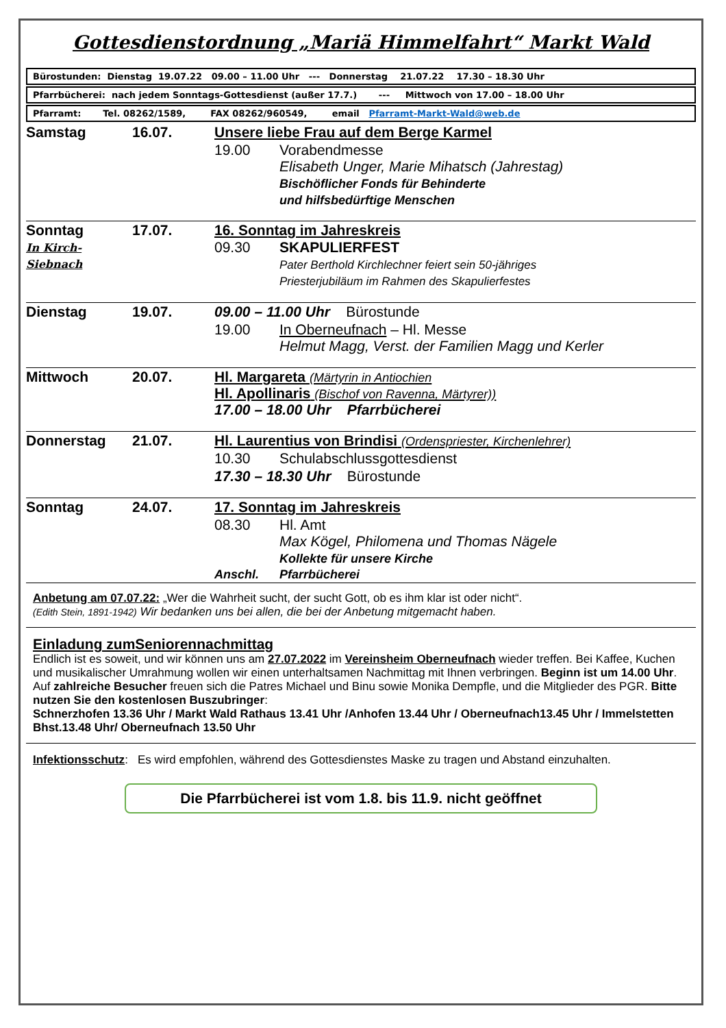Gottesdienstordnung „Mariä Himmelfahrt“ Markt Wald
Bürostunden: Dienstag 19.07.22 09.00 – 11.00 Uhr --- Donnerstag 21.07.22 17.30 – 18.30 Uhr
Pfarrbücherei: nach jedem Sonntags-Gottesdienst (außer 17.7.) --- Mittwoch von 17.00 – 18.00 Uhr
Pfarramt: Tel. 08262/1589, FAX 08262/960549, email Pfarramt-Markt-Wald@web.de
| Samstag | 16.07. | Unsere liebe Frau auf dem Berge Karmel | |
| | | 19.00 | Vorabendmesse Elisabeth Unger, Marie Mihatsch (Jahrestag) Bischöflicher Fonds für Behinderte und hilfsbedürftige Menschen |
| Sonntag In Kirch-Siebnach | 17.07. | 16. Sonntag im Jahreskreis / 09.30 / SKAPULIERFEST Pater Berthold Kirchlechner feiert sein 50-jähriges Priesterjubiläum im Rahmen des Skapulierfestes / | |
| Dienstag | 19.07. | 09.00 – 11.00 Uhr Bürostunde | |
| | | 19.00 | In Oberneufnach – Hl. Messe Helmut Magg, Verst. der Familien Magg und Kerler |
| Mittwoch | 20.07. | Hl. Margareta (Märtyrin in Antiochien Hl. Apollinaris (Bischof von Ravenna, Märtyrer)) 17.00 – 18.00 Uhr Pfarrbücherei | |
| Donnerstag | 21.07. | Hl. Laurentius von Brindisi (Ordenspriester, Kirchenlehrer) | |
| | | 10.30 | Schulabschlussgottesdienst |
| | | 17.30 – 18.30 Uhr Bürostunde | |
| Sonntag | 24.07. | 17. Sonntag im Jahreskreis | |
| | | 08.30 | Hl. Amt Max Kögel, Philomena und Thomas Nägele Kollekte für unsere Kirche |
| | | Anschl. | Pfarrbücherei |
Anbetung am 07.07.22: „Wer die Wahrheit sucht, der sucht Gott, ob es ihm klar ist oder nicht“.
(Edith Stein, 1891-1942) Wir bedanken uns bei allen, die bei der Anbetung mitgemacht haben.
Einladung zumSeniorennachmittag
Endlich ist es soweit, und wir können uns am 27.07.2022 im Vereinsheim Oberneufnach wieder treffen. Bei Kaffee, Kuchen und musikalischer Umrahmung wollen wir einen unterhaltsamen Nachmittag mit Ihnen verbringen. Beginn ist um 14.00 Uhr.
Auf zahlreiche Besucher freuen sich die Patres Michael und Binu sowie Monika Dempfle, und die Mitglieder des PGR. Bitte nutzen Sie den kostenlosen Buszubringer:
Schnerzhofen 13.36 Uhr / Markt Wald Rathaus 13.41 Uhr /Anhofen 13.44 Uhr / Oberneufnach13.45 Uhr / Immelstetten Bhst.13.48 Uhr/ Oberneufnach 13.50 Uhr
Infektionsschutz: Es wird empfohlen, während des Gottesdienstes Maske zu tragen und Abstand einzuhalten.
Die Pfarrbücherei ist vom 1.8. bis 11.9. nicht geöffnet